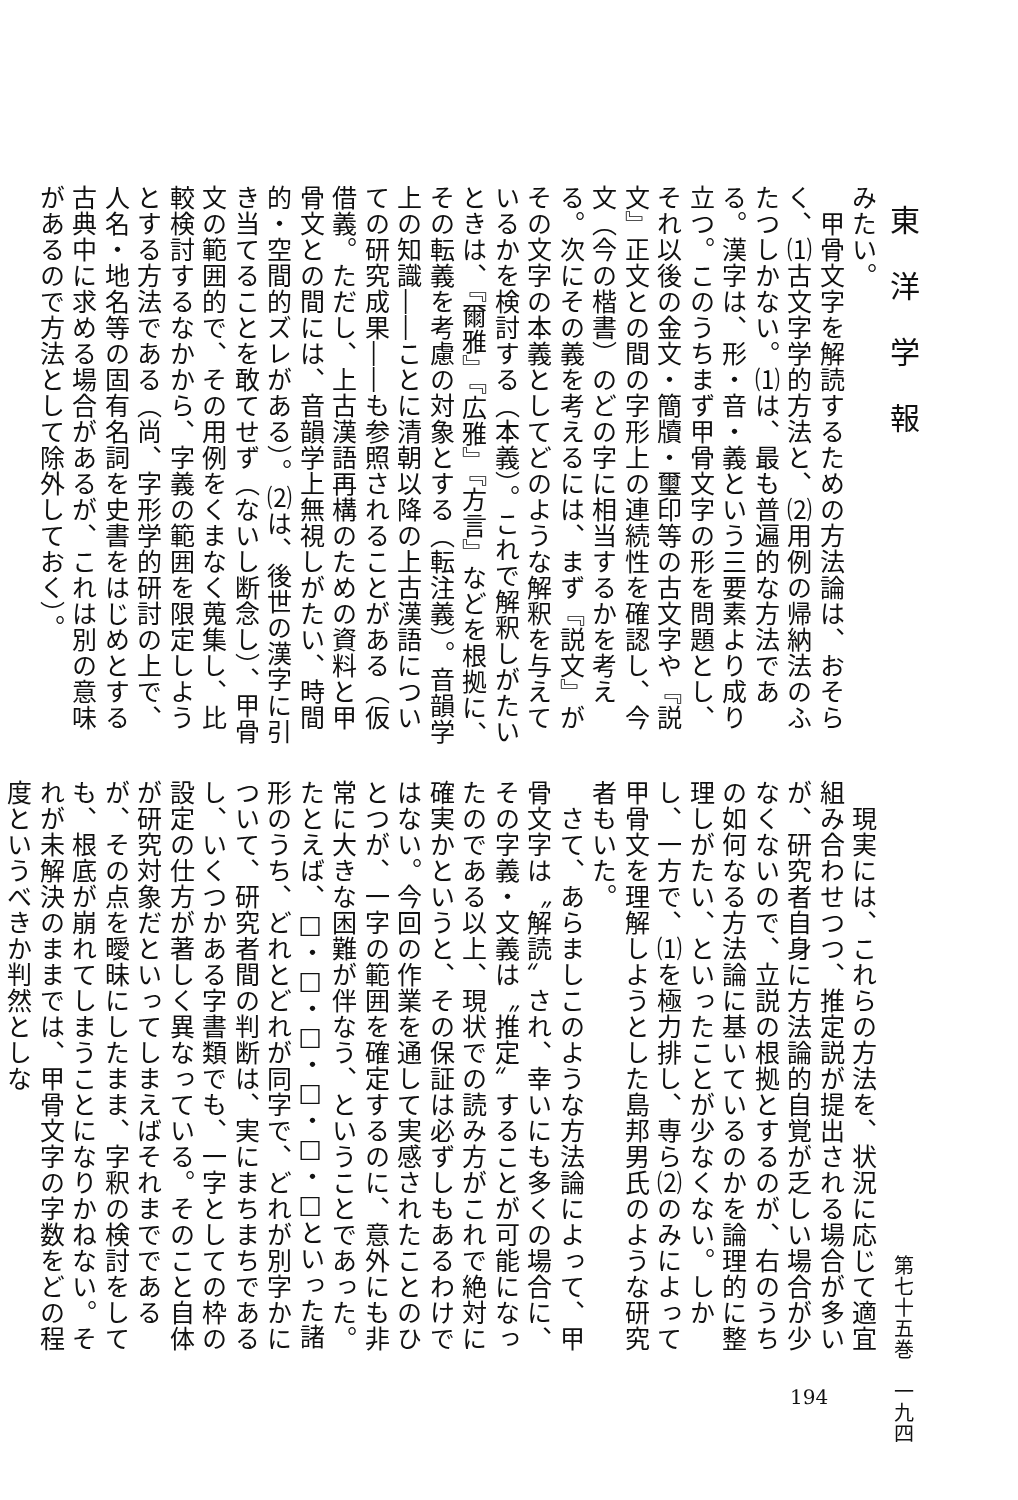東洋学報
みたい。
　甲骨文字を解読するための方法論は、おそらく、⑴古文字学的方法と、⑵用例の帰納法のふたつしかない。⑴は、最も普遍的な方法である。漢字は、形・音・義という三要素より成り立つ。このうちまず甲骨文字の形を問題とし、それ以後の金文・簡牘・璽印等の古文字や『説文』正文との間の字形上の連続性を確認し、今文（今の楷書）のどの字に相当するかを考える。次にその義を考えるには、まず『説文』がその文字の本義としてどのような解釈を与えているかを検討する（本義）。これで解釈しがたいときは、『爾雅』『広雅』『方言』などを根拠に、その転義を考慮の対象とする（転注義）。音韻学上の知識――ことに清朝以降の上古漢語についての研究成果――も参照されることがある（仮借義。ただし、上古漢語再構のための資料と甲骨文との間には、音韻学上無視しがたい、時間的・空間的ズレがある）。⑵は、後世の漢字に引き当てることを敢てせず（ないし断念し）、甲骨文の範囲的で、その用例をくまなく蒐集し、比較検討するなかから、字義の範囲を限定しようとする方法である（尚、字形学的研討の上で、人名・地名等の固有名詞を史書をはじめとする古典中に求める場合があるが、これは別の意味があるので方法として除外しておく）。
　現実には、これらの方法を、状況に応じて適宜組み合わせつつ、推定説が提出される場合が多いが、研究者自身に方法論的自覚が乏しい場合が少なくないので、立説の根拠とするのが、右のうちの如何なる方法論に基いているのかを論理的に整理しがたい、といったことが少なくない。しかし、一方で、⑴を極力排し、専ら⑵のみによって甲骨文を理解しようとした島邦男氏のような研究者もいた。
　さて、あらましこのような方法論によって、甲骨文字は〝解読〟され、幸いにも多くの場合に、その字義・文義は〝推定〟することが可能になったのである以上、現状での読み方がこれで絶対に確実かというと、その保証は必ずしもあるわけではない。今回の作業を通して実感されたことのひとつが、一字の範囲を確定するのに、意外にも非常に大きな困難が伴なう、ということであった。たとえば、□・□・□・□・□・□といった諸形のうち、どれとどれが同字で、どれが別字かについて、研究者間の判断は、実にまちまちであるし、いくつかある字書類でも、一字としての枠の設定の仕方が著しく異なっている。そのこと自体が研究対象だといってしまえばそれまでであるが、その点を曖昧にしたまま、字釈の検討をしても、根底が崩れてしまうことになりかねない。それが未解決のままでは、甲骨文字の字数をどの程度というべきか判然としな
第七十五巻　一九四
194